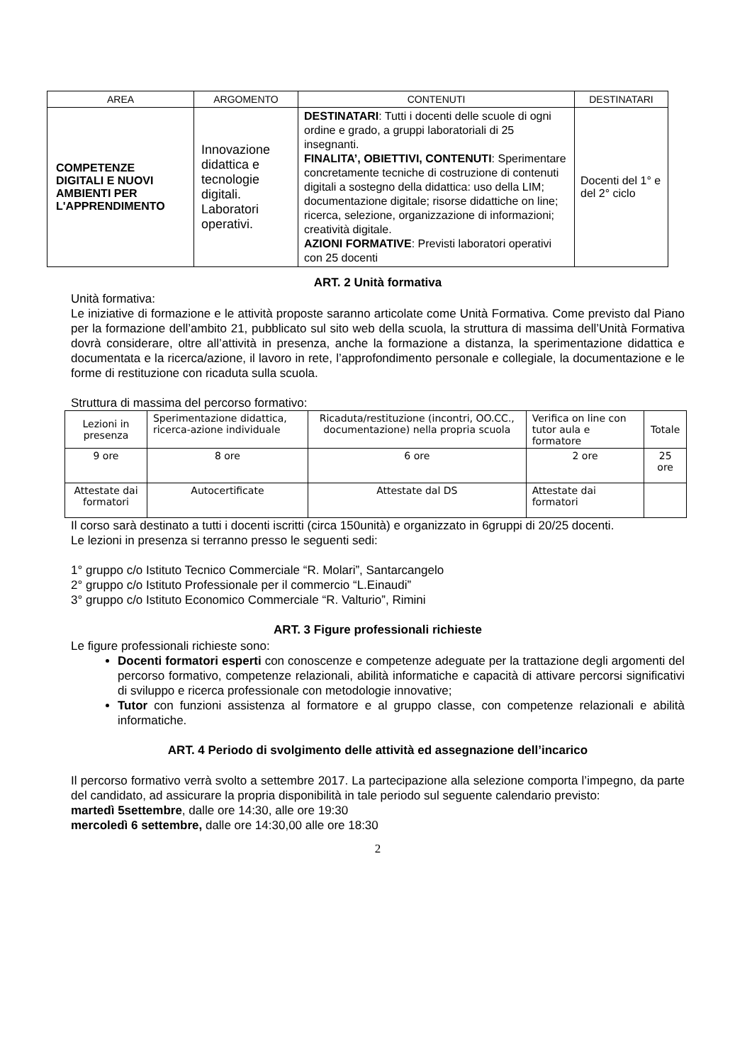| AREA | ARGOMENTO | CONTENUTI | DESTINATARI |
| --- | --- | --- | --- |
| COMPETENZE DIGITALI E NUOVI AMBIENTI PER L'APPRENDIMENTO | Innovazione didattica e tecnologie digitali. Laboratori operativi. | DESTINATARI : Tutti i docenti delle scuole di ogni ordine e grado, a gruppi laboratoriali di 25 insegnanti. FINALITA’, OBIETTIVI, CONTENUTI : Sperimentare concretamente tecniche di costruzione di contenuti digitali a sostegno della didattica: uso della LIM; documentazione digitale; risorse didattiche on line; ricerca, selezione, organizzazione di informazioni; creatività digitale. AZIONI FORMATIVE : Previsti laboratori operativi con 25 docenti | Docenti del 1° e del 2° ciclo |
ART. 2 Unità formativa
Unità formativa:
Le iniziative di formazione e le attività proposte saranno articolate come Unità Formativa. Come previsto dal Piano per la formazione dell’ambito 21, pubblicato sul sito web della scuola, la struttura di massima dell’Unità Formativa dovrà considerare, oltre all’attività in presenza, anche la formazione a distanza, la sperimentazione didattica e documentata e la ricerca/azione, il lavoro in rete, l’approfondimento personale e collegiale, la documentazione e le forme di restituzione con ricaduta sulla scuola.
Struttura di massima del percorso formativo:
| Lezioni in presenza | Sperimentazione didattica, ricerca-azione individuale | Ricaduta/restituzione (incontri, OO.CC., documentazione) nella propria scuola | Verifica on line con tutor aula e formatore | Totale |
| 9 ore | 8 ore | 6 ore | 2 ore | 25 ore |
| Attestate dai formatori | Autocertificate | Attestate dal DS | Attestate dai formatori | |
Il corso sarà destinato a tutti i docenti iscritti (circa 150unità) e organizzato in 6gruppi di 20/25 docenti.
Le lezioni in presenza si terranno presso le seguenti sedi:
1° gruppo c/o Istituto Tecnico Commerciale “R. Molari”, Santarcangelo
2° gruppo c/o Istituto Professionale per il commercio “L.Einaudi”
3° gruppo c/o Istituto Economico Commerciale “R. Valturio”, Rimini
ART. 3 Figure professionali richieste
Le figure professionali richieste sono:
Docenti formatori esperti con conoscenze e competenze adeguate per la trattazione degli argomenti del percorso formativo, competenze relazionali, abilità informatiche e capacità di attivare percorsi significativi di sviluppo e ricerca professionale con metodologie innovative;
Tutor con funzioni assistenza al formatore e al gruppo classe, con competenze relazionali e abilità informatiche.
ART. 4 Periodo di svolgimento delle attività ed assegnazione dell’incarico
Il percorso formativo verrà svolto a settembre 2017. La partecipazione alla selezione comporta l’impegno, da parte del candidato, ad assicurare la propria disponibilità in tale periodo sul seguente calendario previsto:
martedì 5settembre, dalle ore 14:30, alle ore 19:30
mercoledì 6 settembre, dalle ore 14:30,00 alle ore 18:30
2